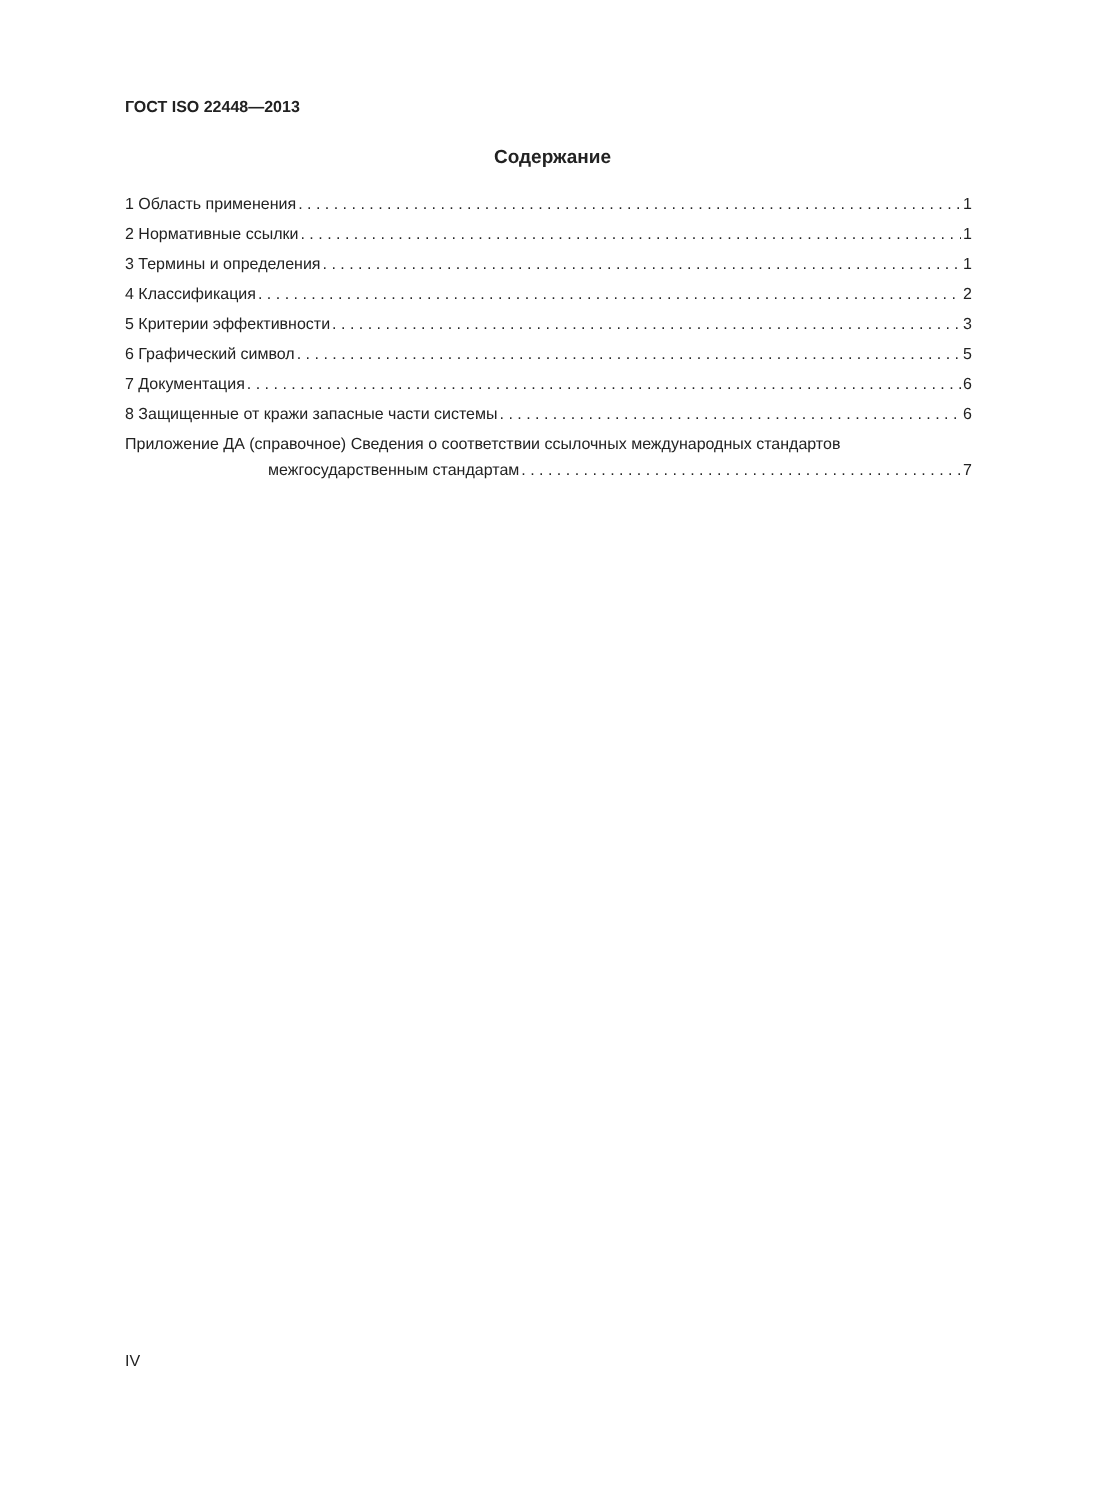ГОСТ ISO 22448—2013
Содержание
1 Область применения 1
2 Нормативные ссылки 1
3 Термины и определения 1
4 Классификация 2
5 Критерии эффективности 3
6 Графический символ 5
7 Документация 6
8 Защищенные от кражи запасные части системы 6
Приложение ДА (справочное) Сведения о соответствии ссылочных международных стандартов
межгосударственным стандартам 7
IV